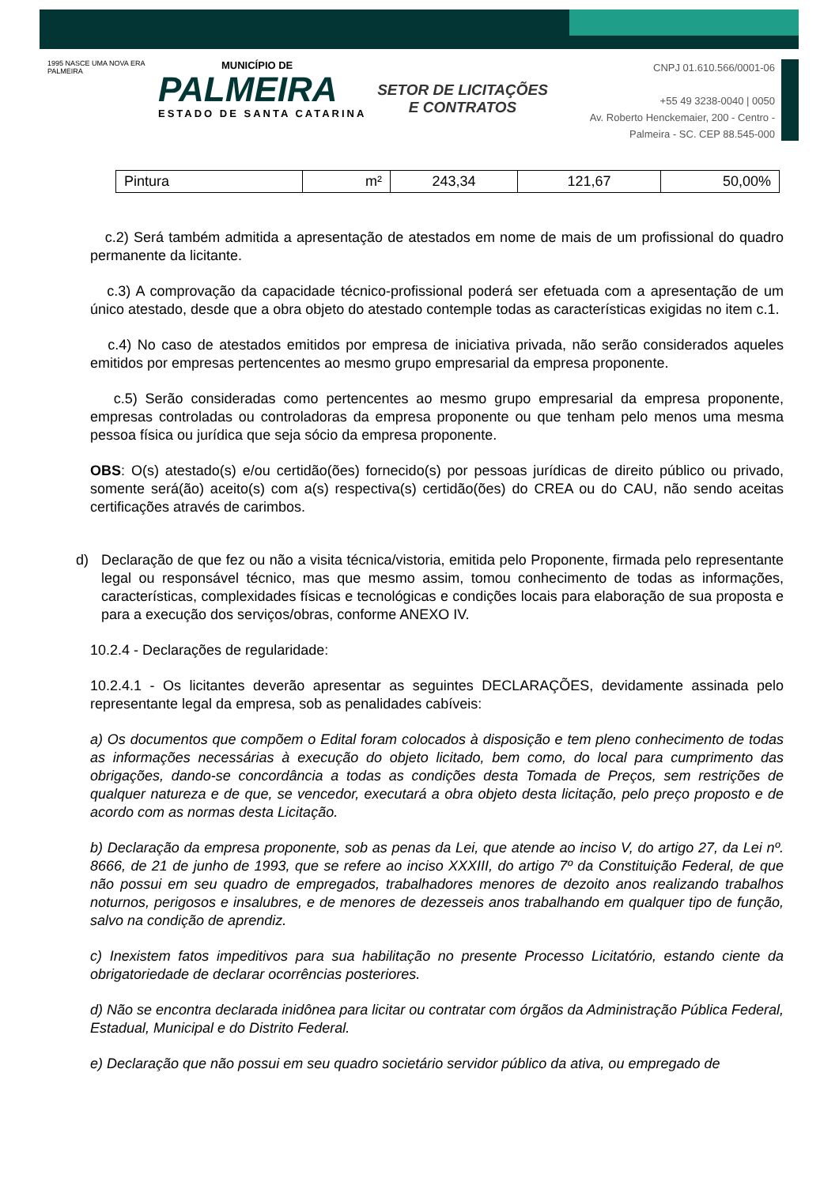1995 NASCE UMA NOVA ERA PALMEIRA
MUNICÍPIO DE
PALMEIRA
ESTADO DE SANTA CATARINA
SETOR DE LICITAÇÕES E CONTRATOS
CNPJ 01.610.566/0001-06
+55 49 3238-0040 | 0050
Av. Roberto Henckemaier, 200 - Centro -
Palmeira - SC. CEP 88.545-000
| Pintura | m² | 243,34 | 121,67 | 50,00% |
c.2) Será também admitida a apresentação de atestados em nome de mais de um profissional do quadro permanente da licitante.
c.3) A comprovação da capacidade técnico-profissional poderá ser efetuada com a apresentação de um único atestado, desde que a obra objeto do atestado contemple todas as características exigidas no item c.1.
c.4) No caso de atestados emitidos por empresa de iniciativa privada, não serão considerados aqueles emitidos por empresas pertencentes ao mesmo grupo empresarial da empresa proponente.
c.5) Serão consideradas como pertencentes ao mesmo grupo empresarial da empresa proponente, empresas controladas ou controladoras da empresa proponente ou que tenham pelo menos uma mesma pessoa física ou jurídica que seja sócio da empresa proponente.
OBS: O(s) atestado(s) e/ou certidão(ões) fornecido(s) por pessoas jurídicas de direito público ou privado, somente será(ão) aceito(s) com a(s) respectiva(s) certidão(ões) do CREA ou do CAU, não sendo aceitas certificações através de carimbos.
d) Declaração de que fez ou não a visita técnica/vistoria, emitida pelo Proponente, firmada pelo representante legal ou responsável técnico, mas que mesmo assim, tomou conhecimento de todas as informações, características, complexidades físicas e tecnológicas e condições locais para elaboração de sua proposta e para a execução dos serviços/obras, conforme ANEXO IV.
10.2.4 - Declarações de regularidade:
10.2.4.1 - Os licitantes deverão apresentar as seguintes DECLARAÇÕES, devidamente assinada pelo representante legal da empresa, sob as penalidades cabíveis:
a) Os documentos que compõem o Edital foram colocados à disposição e tem pleno conhecimento de todas as informações necessárias à execução do objeto licitado, bem como, do local para cumprimento das obrigações, dando-se concordância a todas as condições desta Tomada de Preços, sem restrições de qualquer natureza e de que, se vencedor, executará a obra objeto desta licitação, pelo preço proposto e de acordo com as normas desta Licitação.
b) Declaração da empresa proponente, sob as penas da Lei, que atende ao inciso V, do artigo 27, da Lei nº. 8666, de 21 de junho de 1993, que se refere ao inciso XXXIII, do artigo 7º da Constituição Federal, de que não possui em seu quadro de empregados, trabalhadores menores de dezoito anos realizando trabalhos noturnos, perigosos e insalubres, e de menores de dezesseis anos trabalhando em qualquer tipo de função, salvo na condição de aprendiz.
c) Inexistem fatos impeditivos para sua habilitação no presente Processo Licitatório, estando ciente da obrigatoriedade de declarar ocorrências posteriores.
d) Não se encontra declarada inidônea para licitar ou contratar com órgãos da Administração Pública Federal, Estadual, Municipal e do Distrito Federal.
e) Declaração que não possui em seu quadro societário servidor público da ativa, ou empregado de